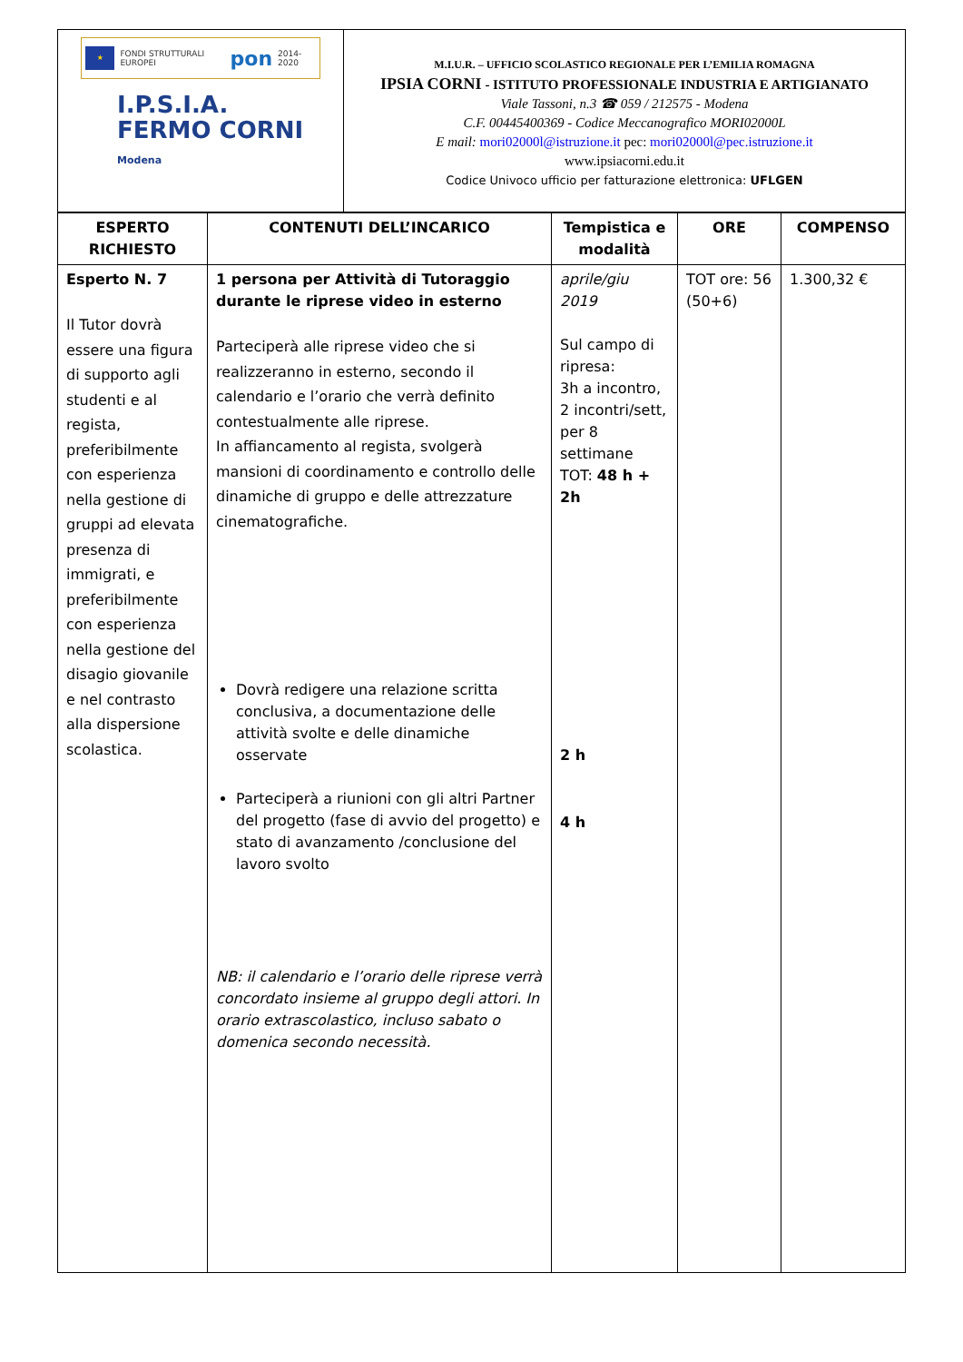★
FONDI STRUTTURALI EUROPEI pon 2014-2020
I.P.S.I.A.
FERMO CORNI
Modena
M.I.U.R. – UFFICIO SCOLASTICO REGIONALE PER L’EMILIA ROMAGNA
IPSIA CORNI - ISTITUTO PROFESSIONALE INDUSTRIA E ARTIGIANATO
Viale Tassoni, n.3 ☎ 059 / 212575 - Modena
C.F. 00445400369 - Codice Meccanografico MORI02000L
E mail: mori02000l@istruzione.it pec: mori02000l@pec.istruzione.it
www.ipsiacorni.edu.it
Codice Univoco ufficio per fatturazione elettronica: UFLGEN
| ESPERTO RICHIESTO | CONTENUTI DELL’INCARICO | Tempistica e modalità | ORE | COMPENSO |
| --- | --- | --- | --- | --- |
| Esperto N. 7 Il Tutor dovrà essere una figura di supporto agli studenti e al regista, preferibilmente con esperienza nella gestione di gruppi ad elevata presenza di immigrati, e preferibilmente con esperienza nella gestione del disagio giovanile e nel contrasto alla dispersione scolastica. | 1 persona per Attività di Tutoraggio durante le riprese video in esterno Parteciperà alle riprese video che si realizzeranno in esterno, secondo il calendario e l’orario che verrà definito contestualmente alle riprese. In affiancamento al regista, svolgerà mansioni di coordinamento e controllo delle dinamiche di gruppo e delle attrezzature cinematografiche. Dovrà redigere una relazione scritta conclusiva, a documentazione delle attività svolte e delle dinamiche osservate Parteciperà a riunioni con gli altri Partner del progetto (fase di avvio del progetto) e stato di avanzamento /conclusione del lavoro svolto NB: il calendario e l’orario delle riprese verrà concordato insieme al gruppo degli attori. In orario extrascolastico, incluso sabato o domenica secondo necessità. | aprile/giu 2019 Sul campo di ripresa: 3h a incontro, 2 incontri/sett, per 8 settimane TOT: 48 h + 2h 2 h 4 h | TOT ore: 56 (50+6) | 1.300,32 € |